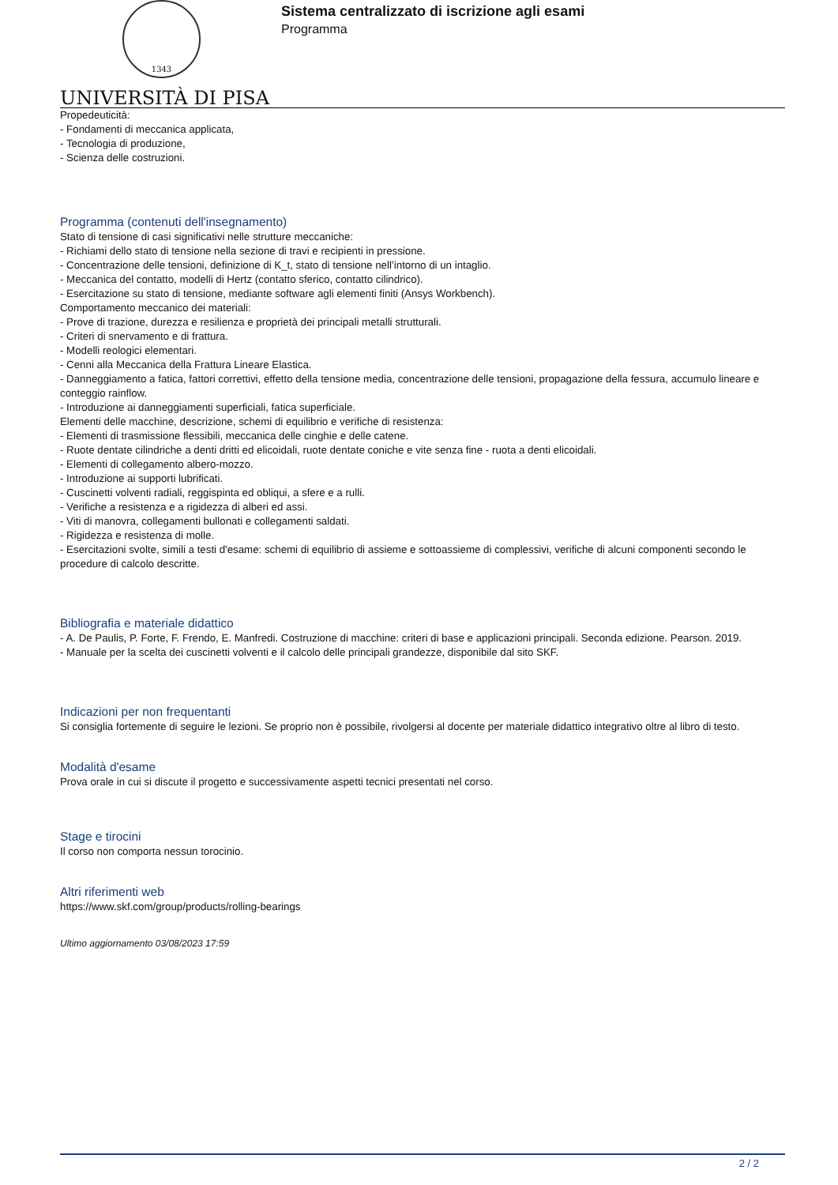1343
UNIVERSITÀ DI PISA
Sistema centralizzato di iscrizione agli esami
Programma
Propedeuticità:
- Fondamenti di meccanica applicata,
- Tecnologia di produzione,
- Scienza delle costruzioni.
Programma (contenuti dell'insegnamento)
Stato di tensione di casi significativi nelle strutture meccaniche:
- Richiami dello stato di tensione nella sezione di travi e recipienti in pressione.
- Concentrazione delle tensioni, definizione di K_t, stato di tensione nell’intorno di un intaglio.
- Meccanica del contatto, modelli di Hertz (contatto sferico, contatto cilindrico).
- Esercitazione su stato di tensione, mediante software agli elementi finiti (Ansys Workbench).
Comportamento meccanico dei materiali:
- Prove di trazione, durezza e resilienza e proprietà dei principali metalli strutturali.
- Criteri di snervamento e di frattura.
- Modelli reologici elementari.
- Cenni alla Meccanica della Frattura Lineare Elastica.
- Danneggiamento a fatica, fattori correttivi, effetto della tensione media, concentrazione delle tensioni, propagazione della fessura, accumulo lineare e conteggio rainflow.
- Introduzione ai danneggiamenti superficiali, fatica superficiale.
Elementi delle macchine, descrizione, schemi di equilibrio e verifiche di resistenza:
- Elementi di trasmissione flessibili, meccanica delle cinghie e delle catene.
- Ruote dentate cilindriche a denti dritti ed elicoidali, ruote dentate coniche e vite senza fine - ruota a denti elicoidali.
- Elementi di collegamento albero-mozzo.
- Introduzione ai supporti lubrificati.
- Cuscinetti volventi radiali, reggispinta ed obliqui, a sfere e a rulli.
- Verifiche a resistenza e a rigidezza di alberi ed assi.
- Viti di manovra, collegamenti bullonati e collegamenti saldati.
- Rigidezza e resistenza di molle.
- Esercitazioni svolte, simili a testi d'esame: schemi di equilibrio di assieme e sottoassieme di complessivi, verifiche di alcuni componenti secondo le procedure di calcolo descritte.
Bibliografia e materiale didattico
- A. De Paulis, P. Forte, F. Frendo, E. Manfredi. Costruzione di macchine: criteri di base e applicazioni principali. Seconda edizione. Pearson. 2019.
- Manuale per la scelta dei cuscinetti volventi e il calcolo delle principali grandezze, disponibile dal sito SKF.
Indicazioni per non frequentanti
Si consiglia fortemente di seguire le lezioni. Se proprio non è possibile, rivolgersi al docente per materiale didattico integrativo oltre al libro di testo.
Modalità d'esame
Prova orale in cui si discute il progetto e successivamente aspetti tecnici presentati nel corso.
Stage e tirocini
Il corso non comporta nessun torocinio.
Altri riferimenti web
https://www.skf.com/group/products/rolling-bearings
Ultimo aggiornamento 03/08/2023 17:59
2 / 2